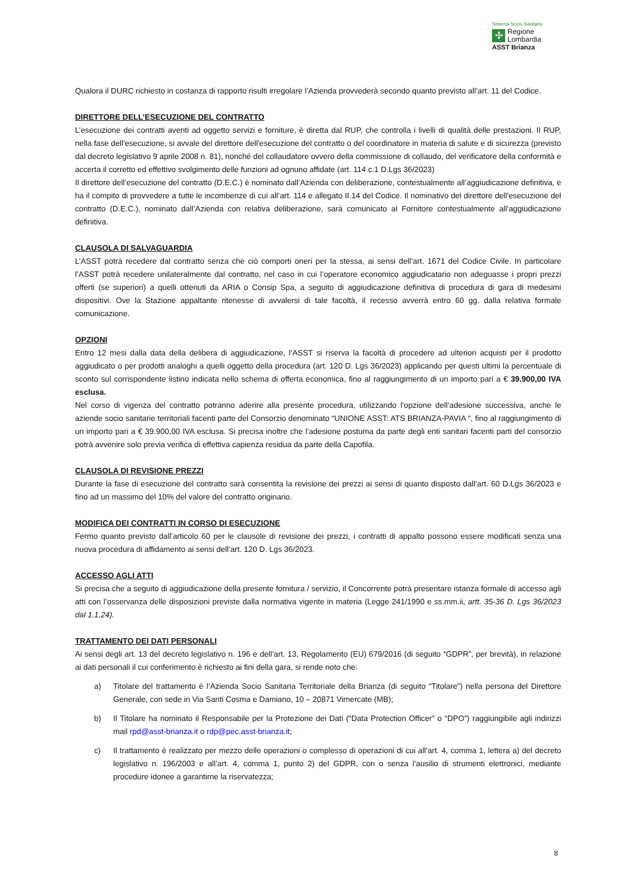Sistema Socio Sanitario
✣
Regione
Lombardia
ASST Brianza
Qualora il DURC richiesto in costanza di rapporto risulti irregolare l’Azienda provvederà secondo quanto previsto all’art. 11 del Codice.
DIRETTORE DELL’ESECUZIONE DEL CONTRATTO
L’esecuzione dei contratti aventi ad oggetto servizi e forniture, è diretta dal RUP, che controlla i livelli di qualità delle prestazioni. Il RUP, nella fase dell'esecuzione, si avvale del direttore dell'esecuzione del contratto o del coordinatore in materia di salute e di sicurezza (previsto dal decreto legislativo 9 aprile 2008 n. 81), nonché del collaudatore ovvero della commissione di collaudo, del verificatore della conformità e accerta il corretto ed effettivo svolgimento delle funzioni ad ognuno affidate (art. 114 c.1 D.Lgs 36/2023)
Il direttore dell’esecuzione del contratto (D.E.C.) è nominato dall’Azienda con deliberazione, contestualmente all’aggiudicazione definitiva, e ha il compito di provvedere a tutte le incombenze di cui all’art. 114 e allegato II.14 del Codice. Il nominativo del direttore dell'esecuzione del contratto (D.E.C.), nominato dall’Azienda con relativa deliberazione, sarà comunicato al Fornitore contestualmente all’aggiudicazione definitiva.
CLAUSOLA DI SALVAGUARDIA
L’ASST potrà recedere dal contratto senza che ciò comporti oneri per la stessa, ai sensi dell’art. 1671 del Codice Civile. In particolare l’ASST potrà recedere unilateralmente dal contratto, nel caso in cui l’operatore economico aggiudicatario non adeguasse i propri prezzi offerti (se superiori) a quelli ottenuti da ARIA o Consip Spa, a seguito di aggiudicazione definitiva di procedura di gara di medesimi dispositivi. Ove la Stazione appaltante ritenesse di avvalersi di tale facoltà, il recesso avverrà entro 60 gg. dalla relativa formale comunicazione.
OPZIONI
Entro 12 mesi dalla data della delibera di aggiudicazione, l’ASST si riserva la facoltà di procedere ad ulteriori acquisti per il prodotto aggiudicato o per prodotti analoghi a quelli oggetto della procedura (art. 120 D. Lgs 36/2023) applicando per questi ultimi la percentuale di sconto sul corrispondente listino indicata nello schema di offerta economica, fino al raggiungimento di un importo pari a € 39.900,00 IVA esclusa.
Nel corso di vigenza del contratto potranno aderire alla presente procedura, utilizzando l’opzione dell’adesione successiva, anche le aziende socio sanitarie territoriali facenti parte del Consorzio denominato “UNIONE ASST: ATS BRIANZA-PAVIA “, fino al raggiungimento di un importo pari a € 39.900,00 IVA esclusa. Si precisa inoltre che l’adesione postuma da parte degli enti sanitari facenti parti del consorzio potrà avvenire solo previa verifica di effettiva capienza residua da parte della Capofila.
CLAUSOLA DI REVISIONE PREZZI
Durante la fase di esecuzione del contratto sarà consentita la revisione dei prezzi ai sensi di quanto disposto dall’art. 60 D.Lgs 36/2023 e fino ad un massimo del 10% del valore del contratto originario.
MODIFICA DEI CONTRATTI IN CORSO DI ESECUZIONE
Fermo quanto previsto dall’articolo 60 per le clausole di revisione dei prezzi, i contratti di appalto possono essere modificati senza una nuova procedura di affidamento ai sensi dell’art. 120 D. Lgs 36/2023.
ACCESSO AGLI ATTI
Si precisa che a seguito di aggiudicazione della presente fornitura / servizio, il Concorrente potrà presentare istanza formale di accesso agli atti con l’osservanza delle disposizioni previste dalla normativa vigente in materia (Legge 241/1990 e ss.mm.ii, artt. 35-36 D. Lgs 36/2023 dal 1.1.24).
TRATTAMENTO DEI DATI PERSONALI
Ai sensi degli art. 13 del decreto legislativo n. 196 e dell’art. 13, Regolamento (EU) 679/2016 (di seguito “GDPR”, per brevità), in relazione ai dati personali il cui conferimento è richiesto ai fini della gara, si rende noto che:
a) Titolare del trattamento è l’Azienda Socio Sanitaria Territoriale della Brianza (di seguito “Titolare”) nella persona del Direttore Generale, con sede in Via Santi Cosma e Damiano, 10 – 20871 Vimercate (MB);
b) Il Titolare ha nominato il Responsabile per la Protezione dei Dati (“Data Protection Officer” o “DPO”) raggiungibile agli indirizzi mail rpd@asst-brianza.it o rdp@pec.asst-brianza.it;
c) Il trattamento è realizzato per mezzo delle operazioni o complesso di operazioni di cui all’art. 4, comma 1, lettera a) del decreto legislativo n. 196/2003 e all’art. 4, comma 1, punto 2) del GDPR, con o senza l’ausilio di strumenti elettronici, mediante procedure idonee a garantirne la riservatezza;
8